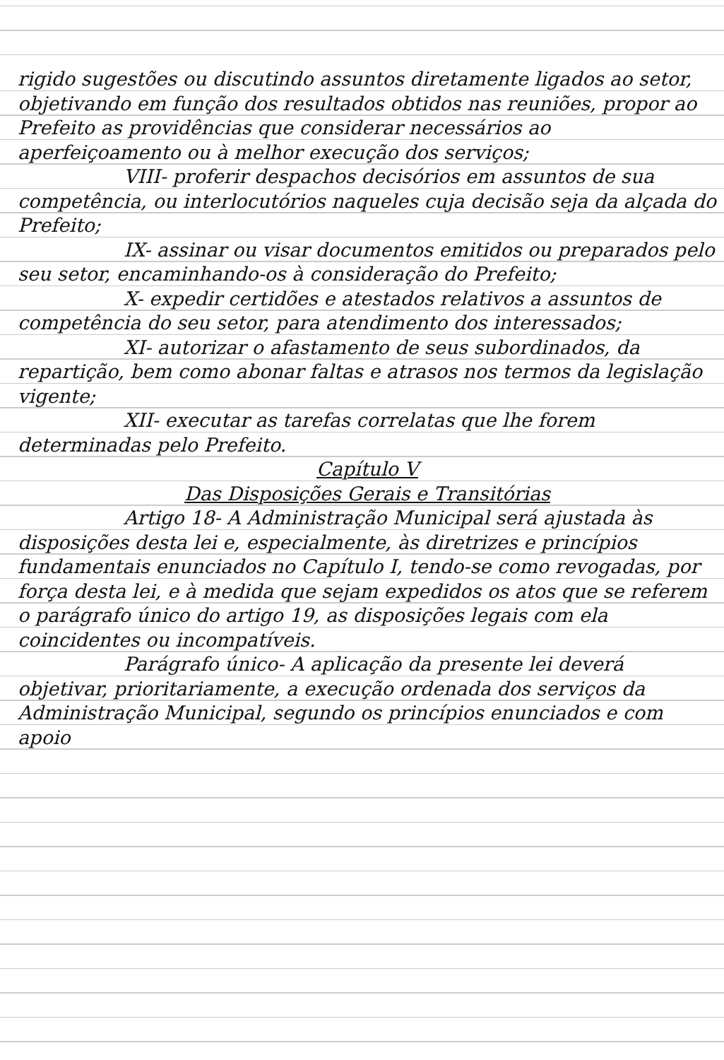rigido sugestões ou discutindo assuntos diretamente ligados ao setor, objetivando em função dos resultados obtidos nas reuniões, propor ao Prefeito as providências que considerar necessários ao aperfeiçoamento ou à melhor execução dos serviços;
VIII- proferir despachos decisórios em assuntos de sua competência, ou interlocutórios naqueles cuja decisão seja da alçada do Prefeito;
IX- assinar ou visar documentos emitidos ou preparados pelo seu setor, encaminhando-os à consideração do Prefeito;
X- expedir certidões e atestados relativos a assuntos de competência do seu setor, para atendimento dos interessados;
XI- autorizar o afastamento de seus subordinados, da repartição, bem como abonar faltas e atrasos nos termos da legislação vigente;
XII- executar as tarefas correlatas que lhe forem determinadas pelo Prefeito.
Capítulo V
Das Disposições Gerais e Transitórias
Artigo 18- A Administração Municipal será ajustada às disposições desta lei e, especialmente, às diretrizes e princípios fundamentais enunciados no Capítulo I, tendo-se como revogadas, por força desta lei, e à medida que sejam expedidos os atos que se referem o parágrafo único do artigo 19, as disposições legais com ela coincidentes ou incompatíveis.
Parágrafo único- A aplicação da presente lei deverá objetivar, prioritariamente, a execução ordenada dos serviços da Administração Municipal, segundo os princípios enunciados e com apoio